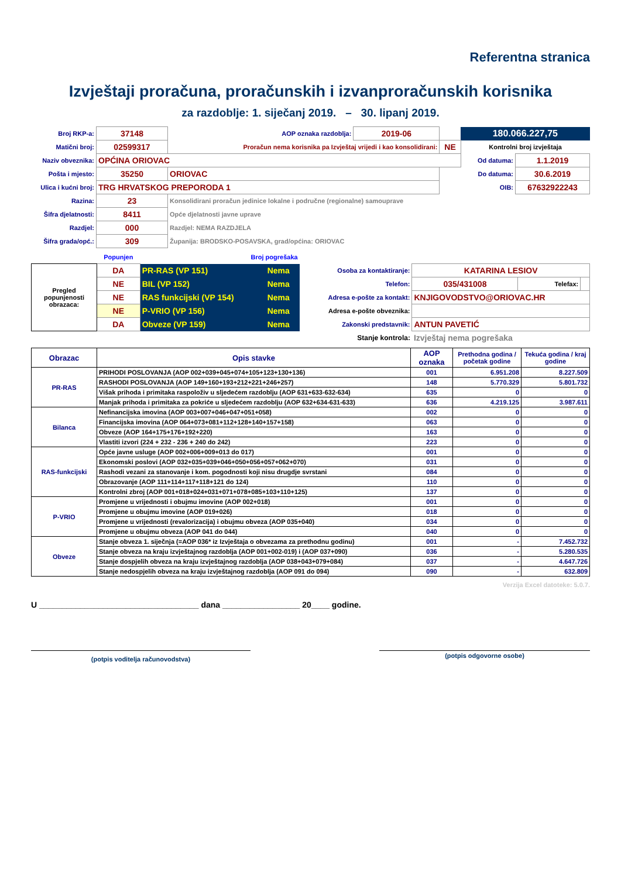Referentna stranica
Izvještaji proračuna, proračunskih i izvanproračunskih korisnika
za razdoblje: 1. siječanj 2019. – 30. lipanj 2019.
| Broj RKP-a: | 37148 | AOP oznaka razdoblja: | 2019-06 | | 180.066.227,75 | |
| Matični broj: | 02599317 | Proračun nema korisnika pa Izvještaj vrijedi i kao konsolidirani: | | NE | Kontrolni broj izvještaja | |
| Naziv obveznika: | OPĆINA ORIOVAC | | | | Od datuma: | 1.1.2019 |
| Pošta i mjesto: | 35250 | ORIOVAC | | | Do datuma: | 30.6.2019 |
| Ulica i kućni broj: | TRG HRVATSKOG PREPORODA 1 | | | | OIB: | 67632922243 |
| Razina: | 23 | Konsolidirani proračun jedinice lokalne i područne (regionalne) samouprave | | | | |
| Šifra djelatnosti: | 8411 | Opće djelatnosti javne uprave | | | | |
| Razdjel: | 000 | Razdjel: NEMA RAZDJELA | | | | |
| Šifra grada/opć.: | 309 | Županija: BRODSKO-POSAVSKA, grad/općina: ORIOVAC | | | | |
| | Popunjen | Broj pogrešaka | | | | | |
| Pregled popunjenosti obrazaca: | DA | PR-RAS (VP 151) | Nema | Osoba za kontaktiranje: | KATARINA LESIOV | | |
| | NE | BIL (VP 152) | Nema | Telefon: | 035/431008 | Telefax: | |
| | NE | RAS funkcijski (VP 154) | Nema | Adresa e-pošte za kontakt: | KNJIGOVODSTVO@ORIOVAC.HR | | |
| | NE | P-VRIO (VP 156) | Nema | Adresa e-pošte obveznika: | | | |
| | DA | Obveze (VP 159) | Nema | Zakonski predstavnik: | ANTUN PAVETIĆ | | |
| | | | | Stanje kontrola: | Izvještaj nema pogrešaka | | |
| Obrazac | Opis stavke | AOP oznaka | Prethodna godina / početak godine | Tekuća godina / kraj godine |
| --- | --- | --- | --- | --- |
| PR-RAS | PRIHODI POSLOVANJA (AOP 002+039+045+074+105+123+130+136) | 001 | 6.951.208 | 8.227.509 |
| | RASHODI POSLOVANJA (AOP 149+160+193+212+221+246+257) | 148 | 5.770.329 | 5.801.732 |
| | Višak prihoda i primitaka raspoloživ u sljedećem razdoblju (AOP 631+633-632-634) | 635 | 0 | 0 |
| | Manjak prihoda i primitaka za pokriće u sljedećem razdoblju (AOP 632+634-631-633) | 636 | 4.219.125 | 3.987.611 |
| Bilanca | Nefinancijska imovina (AOP 003+007+046+047+051+058) | 002 | 0 | 0 |
| | Financijska imovina (AOP 064+073+081+112+128+140+157+158) | 063 | 0 | 0 |
| | Obveze (AOP 164+175+176+192+220) | 163 | 0 | 0 |
| | Vlastiti izvori (224 + 232 - 236 + 240 do 242) | 223 | 0 | 0 |
| RAS-funkcijski | Opće javne usluge (AOP 002+006+009+013 do 017) | 001 | 0 | 0 |
| | Ekonomski poslovi (AOP 032+035+039+046+050+056+057+062+070) | 031 | 0 | 0 |
| | Rashodi vezani za stanovanje i kom. pogodnosti koji nisu drugdje svrstani | 084 | 0 | 0 |
| | Obrazovanje (AOP 111+114+117+118+121 do 124) | 110 | 0 | 0 |
| | Kontrolni zbroj (AOP 001+018+024+031+071+078+085+103+110+125) | 137 | 0 | 0 |
| P-VRIO | Promjene u vrijednosti i obujmu imovine (AOP 002+018) | 001 | 0 | 0 |
| | Promjene u obujmu imovine (AOP 019+026) | 018 | 0 | 0 |
| | Promjene u vrijednosti (revalorizacija) i obujmu obveza (AOP 035+040) | 034 | 0 | 0 |
| | Promjene u obujmu obveza (AOP 041 do 044) | 040 | 0 | 0 |
| Obveze | Stanje obveza 1. siječnja (=AOP 036* iz Izvještaja o obvezama za prethodnu godinu) | 001 | - | 7.452.732 |
| | Stanje obveza na kraju izvještajnog razdoblja (AOP 001+002-019) i (AOP 037+090) | 036 | - | 5.280.535 |
| | Stanje dospjelih obveza na kraju izvještajnog razdoblja (AOP 038+043+079+084) | 037 | - | 4.647.726 |
| | Stanje nedospjelih obveza na kraju izvještajnog razdoblja (AOP 091 do 094) | 090 | - | 632.809 |
Verzija Excel datoteke: 5.0.7.
U ___________________________________ dana _________________ 20____ godine.
(potpis voditelja računovodstva)
(potpis odgovorne osobe)